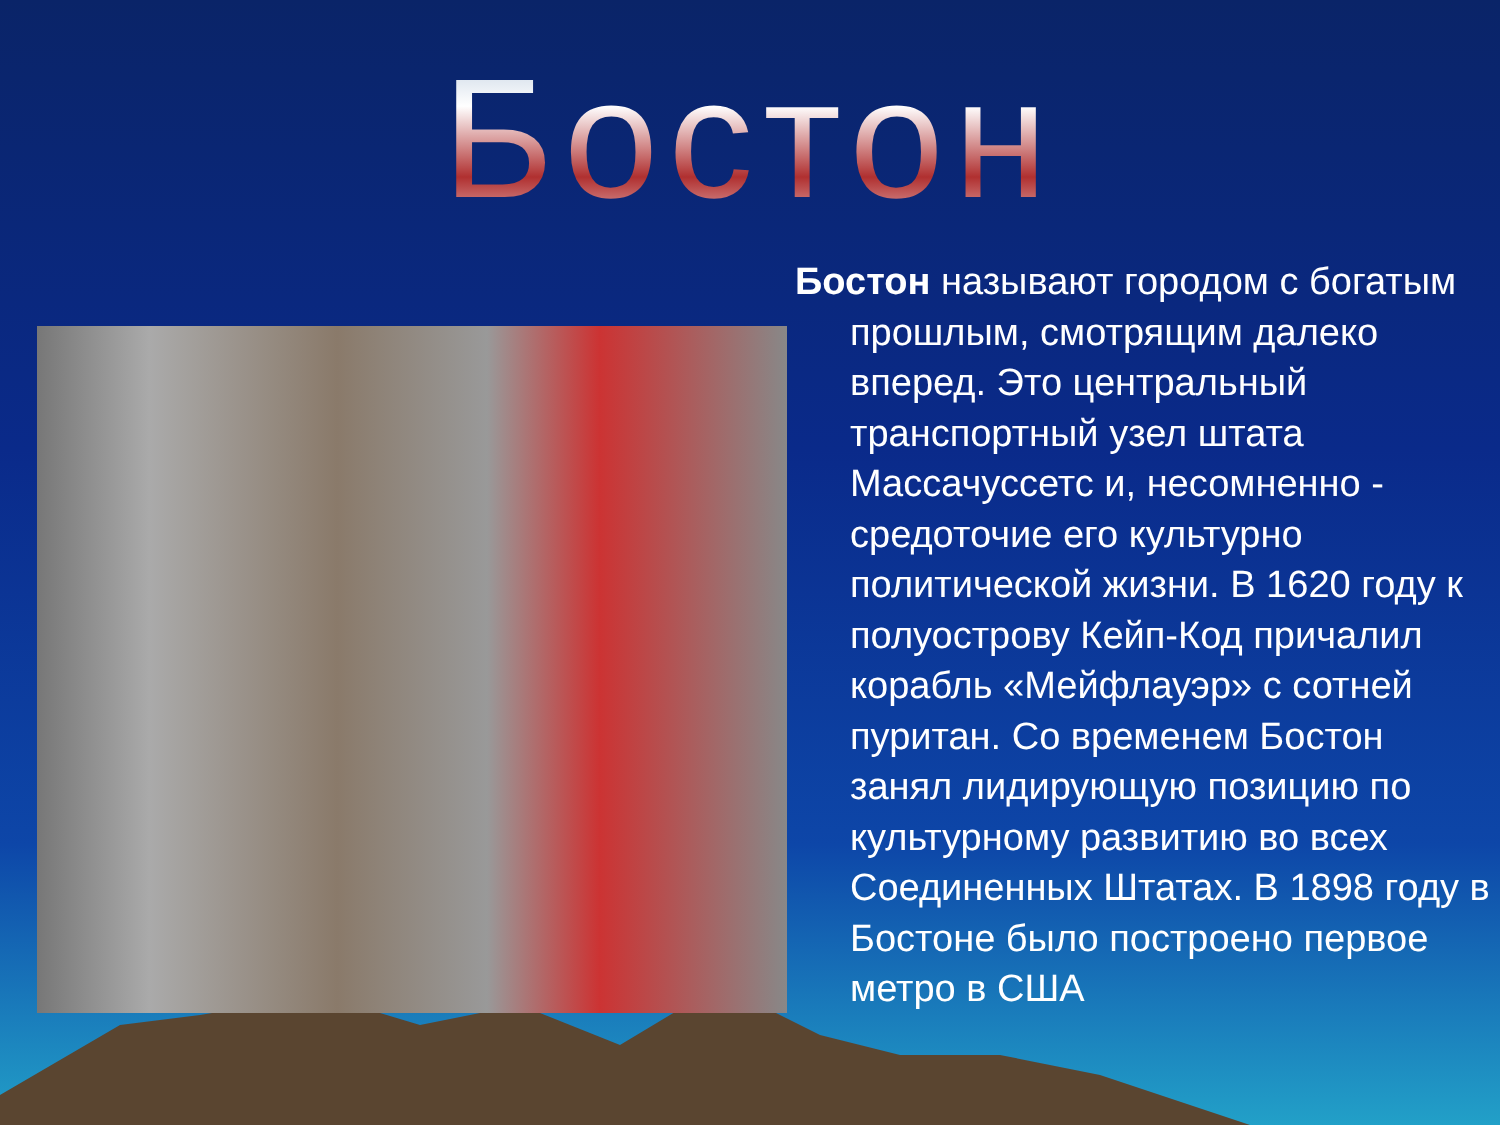Бостон
Бостон называют городом с богатым прошлым, смотрящим далеко вперед. Это центральный транспортный узел штата Массачуссетс и, несомненно - средоточие его культурно политической жизни. В 1620 году к полуострову Кейп-Код причалил корабль «Мейфлауэр» с сотней пуритан. Со временем Бостон занял лидирующую позицию по культурному развитию во всех Соединенных Штатах. В 1898 году в Бостоне было построено первое метро в США